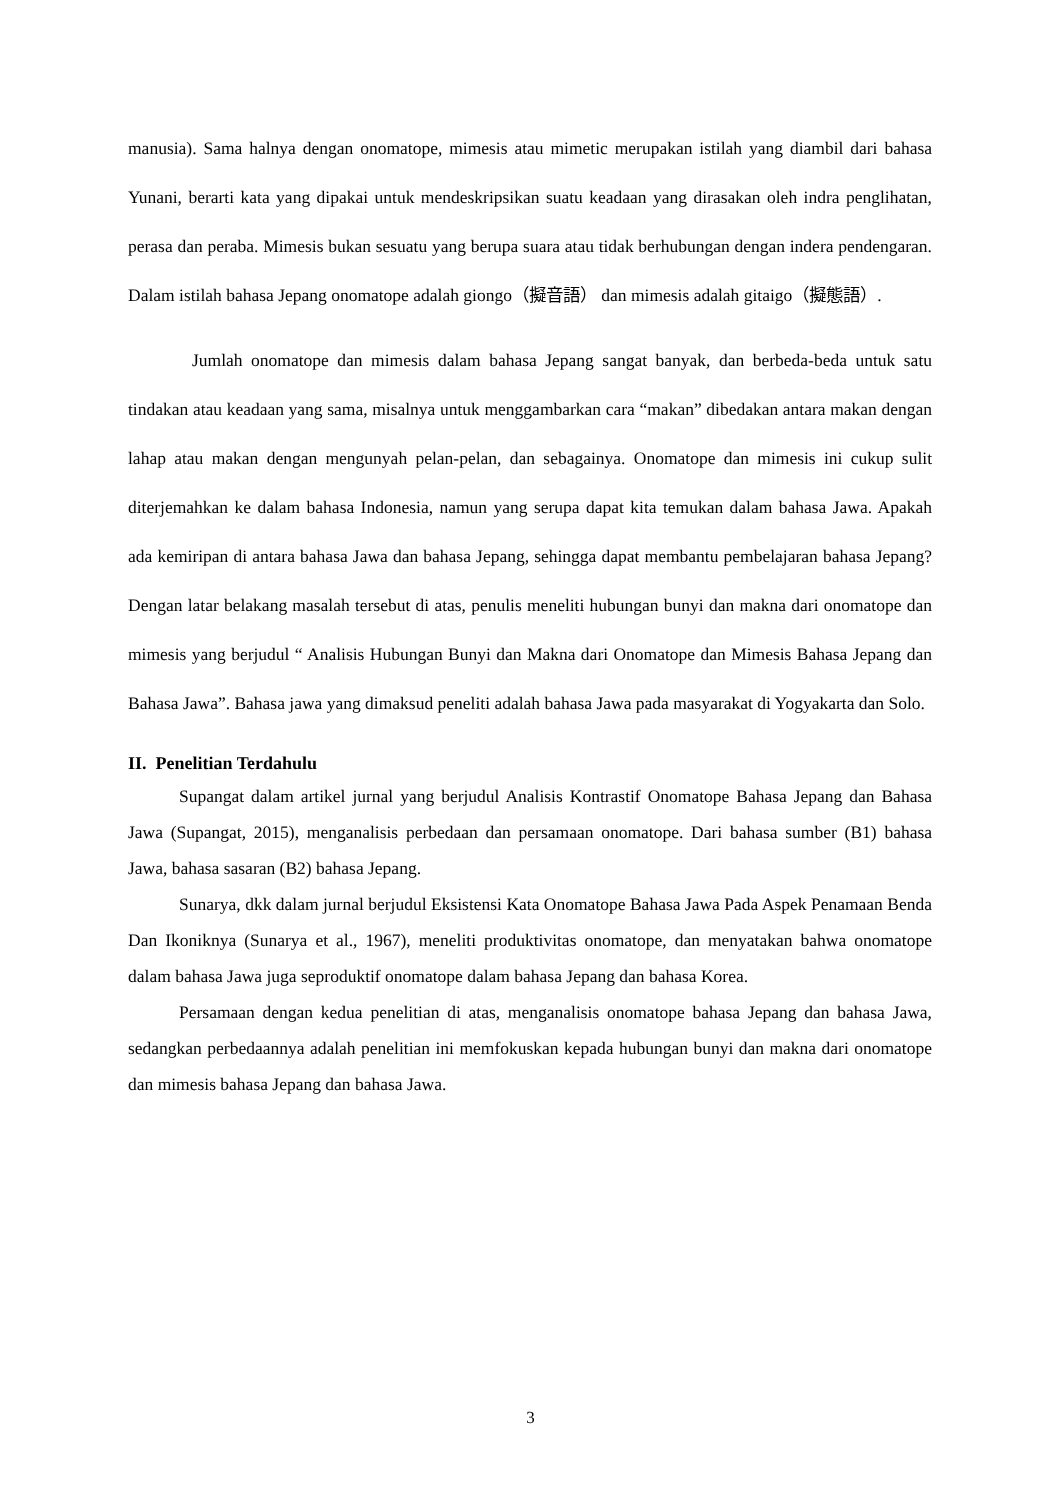manusia). Sama halnya dengan onomatope, mimesis atau mimetic merupakan istilah yang diambil dari bahasa Yunani, berarti kata yang dipakai untuk mendeskripsikan suatu keadaan yang dirasakan oleh indra penglihatan, perasa dan peraba. Mimesis bukan sesuatu yang berupa suara atau tidak berhubungan dengan indera pendengaran. Dalam istilah bahasa Jepang onomatope adalah giongo（擬音語） dan mimesis adalah gitaigo（擬態語）.
Jumlah onomatope dan mimesis dalam bahasa Jepang sangat banyak, dan berbeda-beda untuk satu tindakan atau keadaan yang sama, misalnya untuk menggambarkan cara “makan” dibedakan antara makan dengan lahap atau makan dengan mengunyah pelan-pelan, dan sebagainya. Onomatope dan mimesis ini cukup sulit diterjemahkan ke dalam bahasa Indonesia, namun yang serupa dapat kita temukan dalam bahasa Jawa. Apakah ada kemiripan di antara bahasa Jawa dan bahasa Jepang, sehingga dapat membantu pembelajaran bahasa Jepang? Dengan latar belakang masalah tersebut di atas, penulis meneliti hubungan bunyi dan makna dari onomatope dan mimesis yang berjudul “ Analisis Hubungan Bunyi dan Makna dari Onomatope dan Mimesis Bahasa Jepang dan Bahasa Jawa”. Bahasa jawa yang dimaksud peneliti adalah bahasa Jawa pada masyarakat di Yogyakarta dan Solo.
II. Penelitian Terdahulu
Supangat dalam artikel jurnal yang berjudul Analisis Kontrastif Onomatope Bahasa Jepang dan Bahasa Jawa (Supangat, 2015), menganalisis perbedaan dan persamaan onomatope. Dari bahasa sumber (B1) bahasa Jawa, bahasa sasaran (B2) bahasa Jepang.
Sunarya, dkk dalam jurnal berjudul Eksistensi Kata Onomatope Bahasa Jawa Pada Aspek Penamaan Benda Dan Ikoniknya (Sunarya et al., 1967), meneliti produktivitas onomatope, dan menyatakan bahwa onomatope dalam bahasa Jawa juga seproduktif onomatope dalam bahasa Jepang dan bahasa Korea.
Persamaan dengan kedua penelitian di atas, menganalisis onomatope bahasa Jepang dan bahasa Jawa, sedangkan perbedaannya adalah penelitian ini memfokuskan kepada hubungan bunyi dan makna dari onomatope dan mimesis bahasa Jepang dan bahasa Jawa.
3